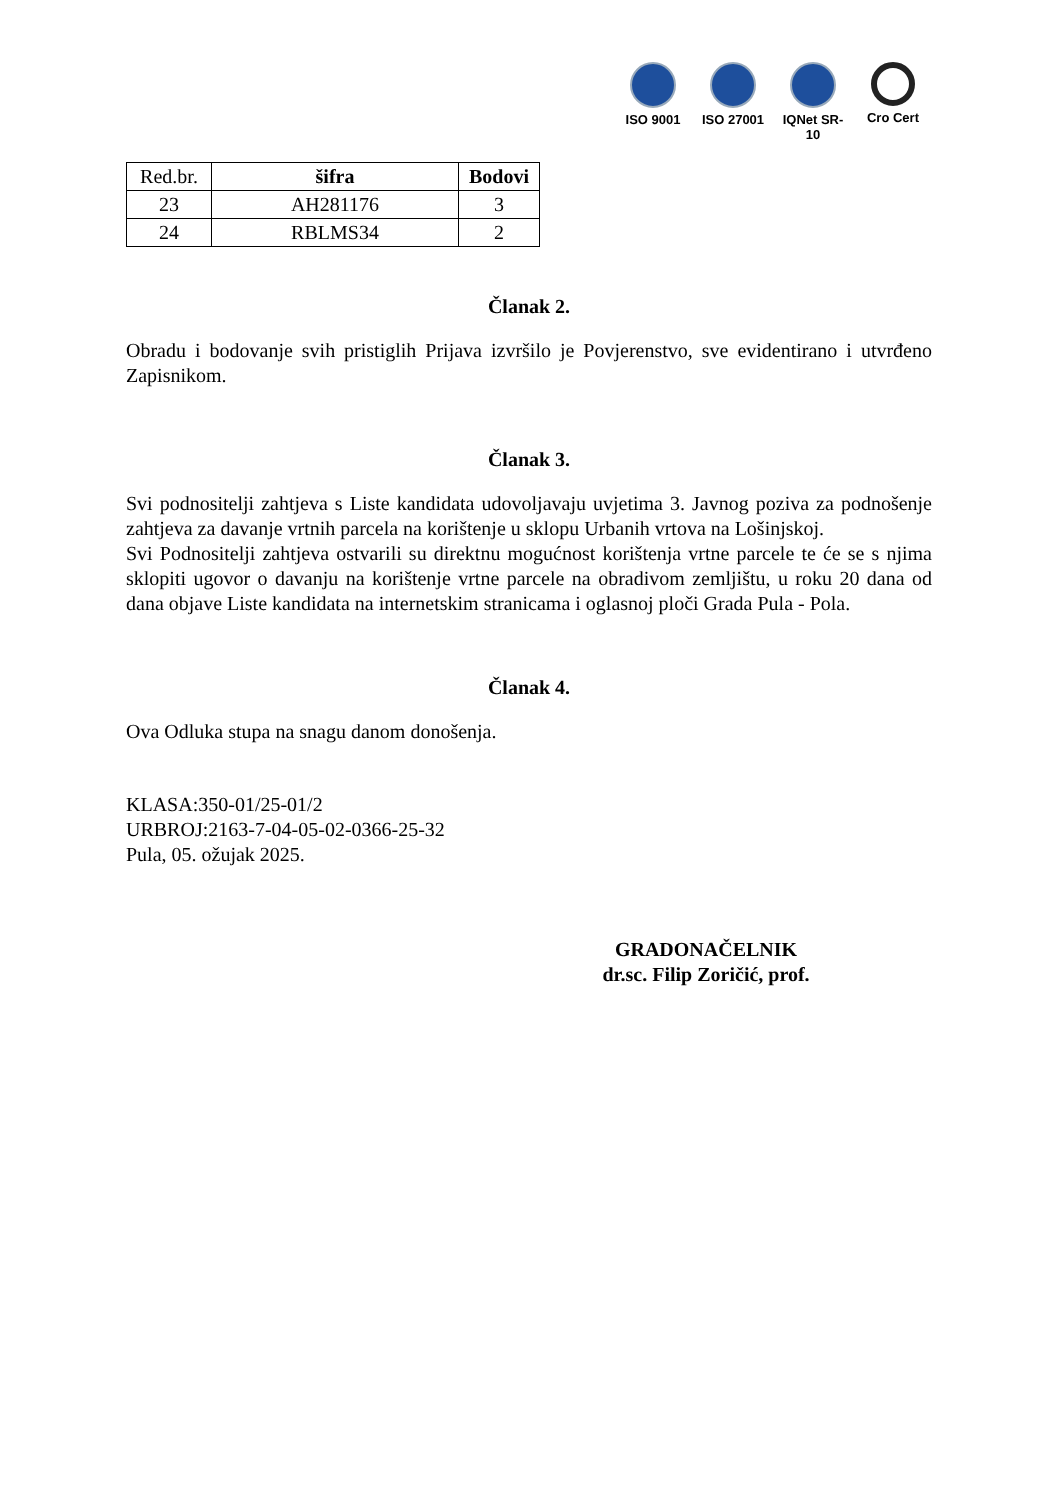ISO 9001 ISO 27001
IQNet SR-10
Cro Cert
| Red.br. | šifra | Bodovi |
| --- | --- | --- |
| 23 | AH281176 | 3 |
| 24 | RBLMS34 | 2 |
Članak 2.
Obradu i bodovanje svih pristiglih Prijava izvršilo je Povjerenstvo, sve evidentirano i utvrđeno Zapisnikom.
Članak 3.
Svi podnositelji zahtjeva s Liste kandidata udovoljavaju uvjetima 3. Javnog poziva za podnošenje zahtjeva za davanje vrtnih parcela na korištenje u sklopu Urbanih vrtova na Lošinjskoj.
Svi Podnositelji zahtjeva ostvarili su direktnu mogućnost korištenja vrtne parcele te će se s njima sklopiti ugovor o davanju na korištenje vrtne parcele na obradivom zemljištu, u roku 20 dana od dana objave Liste kandidata na internetskim stranicama i oglasnoj ploči Grada Pula - Pola.
Članak 4.
Ova Odluka stupa na snagu danom donošenja.
KLASA:350-01/25-01/2
URBROJ:2163-7-04-05-02-0366-25-32
Pula, 05. ožujak 2025.
GRADONAČELNIK
dr.sc. Filip Zoričić, prof.